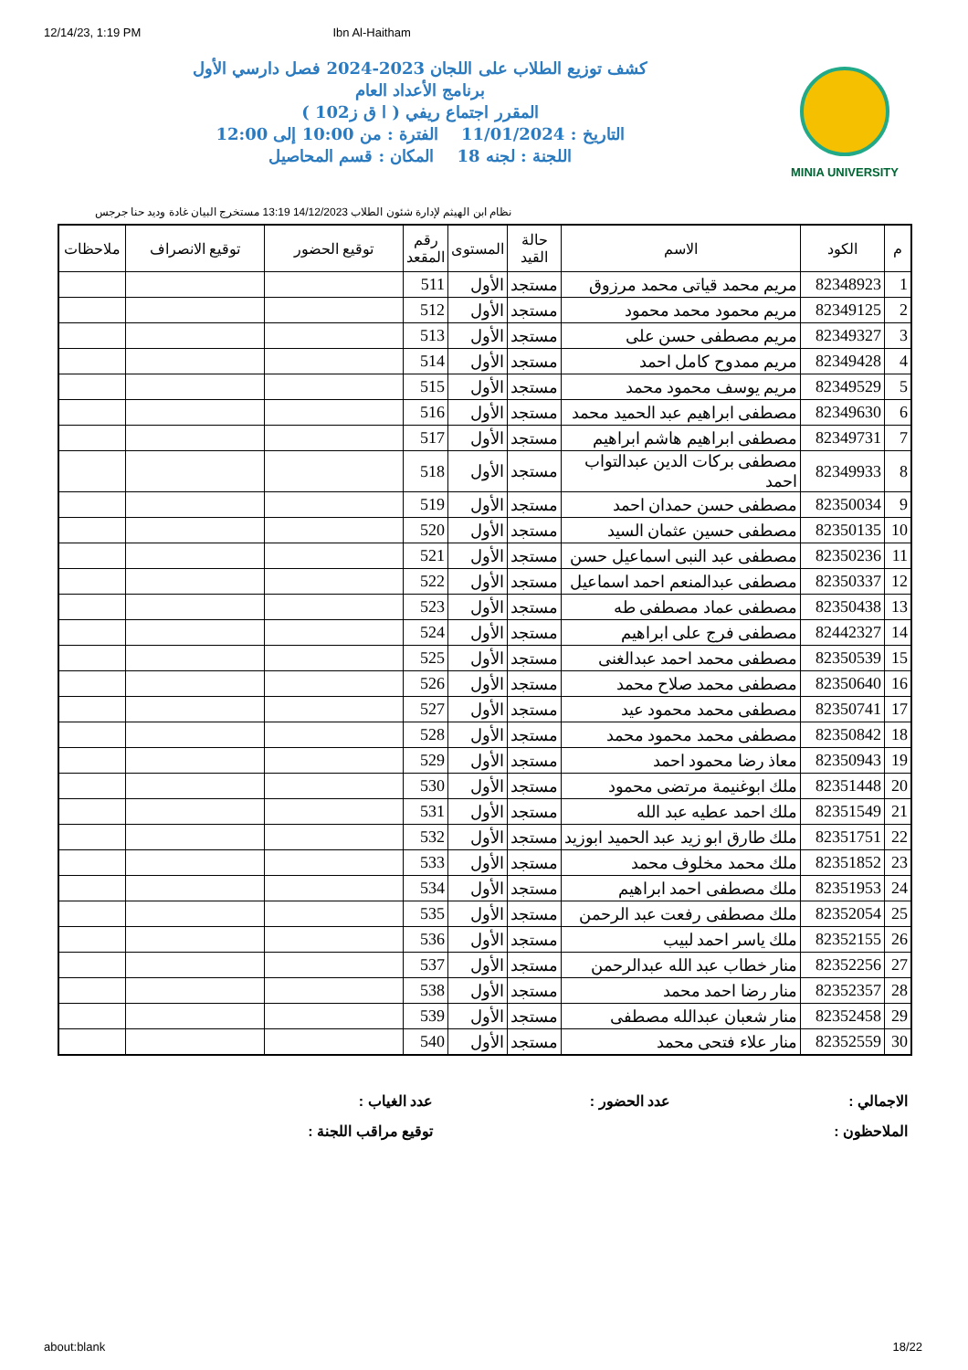12/14/23, 1:19 PM Ibn Al-Haitham
MINIA UNIVERSITY
كشف توزيع الطلاب على اللجان 2023-2024 فصل دارسي الأول
برنامج الأعداد العام
المقرر اجتماع ريفي ( ا ق ز102 )
التاريخ : 11/01/2024 الفترة : من 10:00 إلى 12:00
اللجنة : لجنه 18 المكان : قسم المحاصيل
نظام ابن الهيثم لإدارة شئون الطلاب 14/12/2023 13:19 مستخرج البيان غادة وديد حنا جرجس
| م | الكود | الاسم | حالة القيد | المستوى | رقم المقعد | توقيع الحضور | توقيع الانصراف | ملاحظات |
| --- | --- | --- | --- | --- | --- | --- | --- | --- |
| 1 | 82348923 | مريم محمد قياتى محمد مرزوق | مستجد | الأول | 511 | | | |
| 2 | 82349125 | مريم محمود محمد محمود | مستجد | الأول | 512 | | | |
| 3 | 82349327 | مريم مصطفى حسن على | مستجد | الأول | 513 | | | |
| 4 | 82349428 | مريم ممدوح كامل احمد | مستجد | الأول | 514 | | | |
| 5 | 82349529 | مريم يوسف محمود محمد | مستجد | الأول | 515 | | | |
| 6 | 82349630 | مصطفى ابراهيم عبد الحميد محمد | مستجد | الأول | 516 | | | |
| 7 | 82349731 | مصطفى ابراهيم هاشم ابراهيم | مستجد | الأول | 517 | | | |
| 8 | 82349933 | مصطفى بركات الدين عبدالتواب احمد | مستجد | الأول | 518 | | | |
| 9 | 82350034 | مصطفى حسن حمدان احمد | مستجد | الأول | 519 | | | |
| 10 | 82350135 | مصطفى حسين عثمان السيد | مستجد | الأول | 520 | | | |
| 11 | 82350236 | مصطفى عبد النبى اسماعيل حسن | مستجد | الأول | 521 | | | |
| 12 | 82350337 | مصطفى عبدالمنعم احمد اسماعيل | مستجد | الأول | 522 | | | |
| 13 | 82350438 | مصطفى عماد مصطفى طه | مستجد | الأول | 523 | | | |
| 14 | 82442327 | مصطفى فرج على ابراهيم | مستجد | الأول | 524 | | | |
| 15 | 82350539 | مصطفى محمد احمد عبدالغنى | مستجد | الأول | 525 | | | |
| 16 | 82350640 | مصطفى محمد صلاح محمد | مستجد | الأول | 526 | | | |
| 17 | 82350741 | مصطفى محمد محمود عيد | مستجد | الأول | 527 | | | |
| 18 | 82350842 | مصطفى محمد محمود محمد | مستجد | الأول | 528 | | | |
| 19 | 82350943 | معاذ رضا محمود احمد | مستجد | الأول | 529 | | | |
| 20 | 82351448 | ملك ابوغنيمة مرتضى محمود | مستجد | الأول | 530 | | | |
| 21 | 82351549 | ملك احمد عطيه عبد الله | مستجد | الأول | 531 | | | |
| 22 | 82351751 | ملك طارق ابو زيد عبد الحميد ابوزيد | مستجد | الأول | 532 | | | |
| 23 | 82351852 | ملك محمد مخلوف محمد | مستجد | الأول | 533 | | | |
| 24 | 82351953 | ملك مصطفى احمد ابراهيم | مستجد | الأول | 534 | | | |
| 25 | 82352054 | ملك مصطفى رفعت عبد الرحمن | مستجد | الأول | 535 | | | |
| 26 | 82352155 | ملك ياسر احمد لبيب | مستجد | الأول | 536 | | | |
| 27 | 82352256 | منار خطاب عبد الله عبدالرحمن | مستجد | الأول | 537 | | | |
| 28 | 82352357 | منار رضا احمد محمد | مستجد | الأول | 538 | | | |
| 29 | 82352458 | منار شعبان عبدالله مصطفى | مستجد | الأول | 539 | | | |
| 30 | 82352559 | منار علاء فتحى محمد | مستجد | الأول | 540 | | | |
الاجمالي :
عدد الحضور :
عدد الغياب :
الملاحظون :
توقيع مراقب اللجنة :
about:blank 18/22